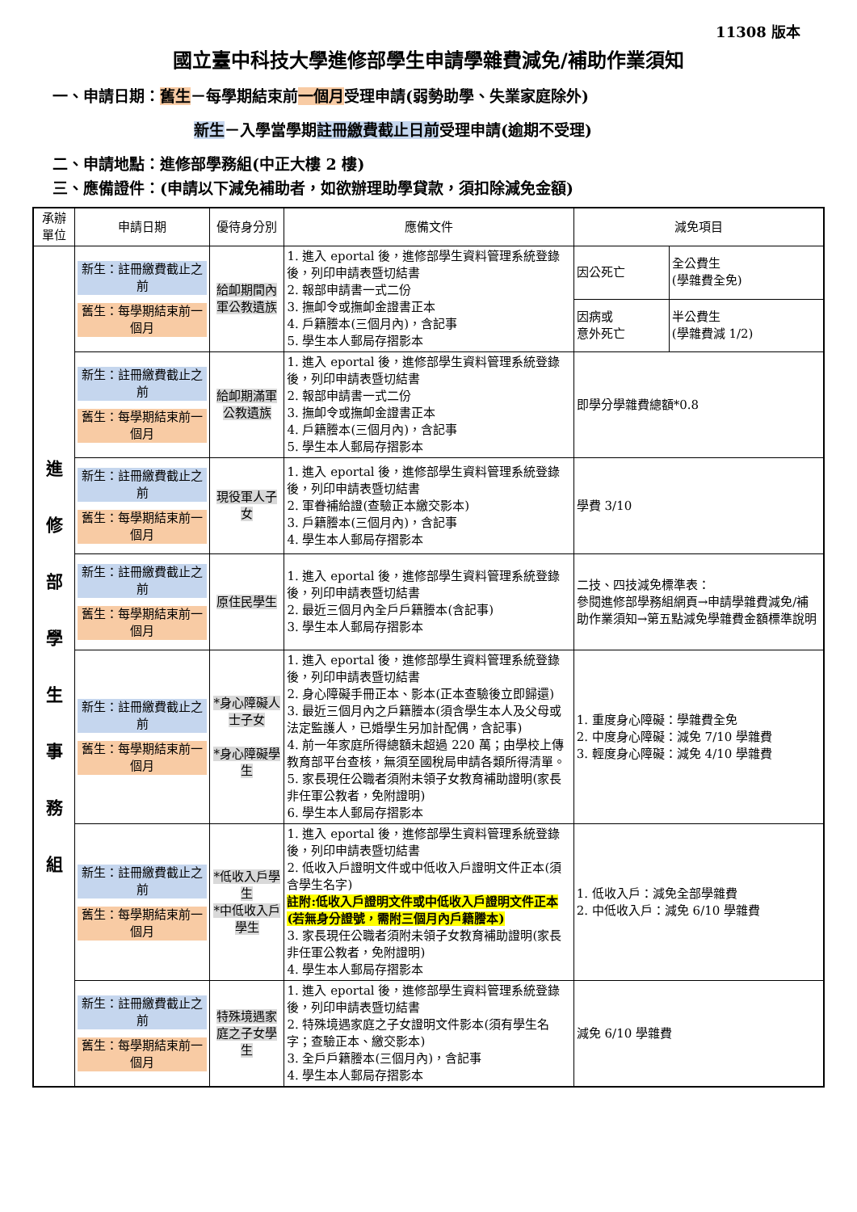11308 版本
國立臺中科技大學進修部學生申請學雜費減免/補助作業須知
一、申請日期：舊生－每學期結束前一個月受理申請(弱勢助學、失業家庭除外)
新生－入學當學期註冊繳費截止日前受理申請(逾期不受理)
二、申請地點：進修部學務組(中正大樓 2 樓)
三、應備證件：(申請以下減免補助者，如欲辦理助學貸款，須扣除減免金額)
| 承辦單位 | 申請日期 | 優待身分別 | 應備文件 | 減免項目 | |
| --- | --- | --- | --- | --- | --- |
| 進 修 部 學 生 事 務 組 | 新生：註冊繳費截止之前 舊生：每學期結束前一個月 | 給卹期間內軍公教遺族 | 1. 進入 eportal 後，進修部學生資料管理系統登錄後，列印申請表暨切結書 2. 報部申請書一式二份 3. 撫卹令或撫卹金證書正本 4. 戶籍謄本(三個月內)，含記事 5. 學生本人郵局存摺影本 | 因公死亡 | 全公費生 (學雜費全免) |
| | | | | 因病或 意外死亡 | 半公費生 (學雜費減 1/2) |
| | 新生：註冊繳費截止之前 舊生：每學期結束前一個月 | 給卹期滿軍公教遺族 | 1. 進入 eportal 後，進修部學生資料管理系統登錄後，列印申請表暨切結書 2. 報部申請書一式二份 3. 撫卹令或撫卹金證書正本 4. 戶籍謄本(三個月內)，含記事 5. 學生本人郵局存摺影本 | 即學分學雜費總額*0.8 | |
| | 新生：註冊繳費截止之前 舊生：每學期結束前一個月 | 現役軍人子女 | 1. 進入 eportal 後，進修部學生資料管理系統登錄後，列印申請表暨切結書 2. 軍眷補給證(查驗正本繳交影本) 3. 戶籍謄本(三個月內)，含記事 4. 學生本人郵局存摺影本 | 學費 3/10 | |
| | 新生：註冊繳費截止之前 舊生：每學期結束前一個月 | 原住民學生 | 1. 進入 eportal 後，進修部學生資料管理系統登錄後，列印申請表暨切結書 2. 最近三個月內全戶戶籍謄本(含記事) 3. 學生本人郵局存摺影本 | 二技、四技減免標準表： 參閱進修部學務組網頁→申請學雜費減免/補助作業須知→第五點減免學雜費金額標準說明 | |
| | 新生：註冊繳費截止之前 舊生：每學期結束前一個月 | *身心障礙人士子女 *身心障礙學生 | 1. 進入 eportal 後，進修部學生資料管理系統登錄後，列印申請表暨切結書 2. 身心障礙手冊正本、影本(正本查驗後立即歸還) 3. 最近三個月內之戶籍謄本(須含學生本人及父母或法定監護人，已婚學生另加計配偶，含記事) 4. 前一年家庭所得總額未超過 220 萬；由學校上傳教育部平台查核，無須至國稅局申請各類所得清單。 5. 家長現任公職者須附未領子女教育補助證明(家長非任軍公教者，免附證明) 6. 學生本人郵局存摺影本 | 1. 重度身心障礙：學雜費全免 2. 中度身心障礙：減免 7/10 學雜費 3. 輕度身心障礙：減免 4/10 學雜費 | |
| | 新生：註冊繳費截止之前 舊生：每學期結束前一個月 | *低收入戶學生 *中低收入戶學生 | 1. 進入 eportal 後，進修部學生資料管理系統登錄後，列印申請表暨切結書 2. 低收入戶證明文件或中低收入戶證明文件正本(須含學生名字) 註附:低收入戶證明文件或中低收入戶證明文件正本(若無身分證號，需附三個月內戶籍謄本) 3. 家長現任公職者須附未領子女教育補助證明(家長非任軍公教者，免附證明) 4. 學生本人郵局存摺影本 | 1. 低收入戶：減免全部學雜費 2. 中低收入戶：減免 6/10 學雜費 | |
| | 新生：註冊繳費截止之前 舊生：每學期結束前一個月 | 特殊境遇家庭之子女學生 | 1. 進入 eportal 後，進修部學生資料管理系統登錄後，列印申請表暨切結書 2. 特殊境遇家庭之子女證明文件影本(須有學生名字；查驗正本、繳交影本) 3. 全戶戶籍謄本(三個月內)，含記事 4. 學生本人郵局存摺影本 | 減免 6/10 學雜費 | |